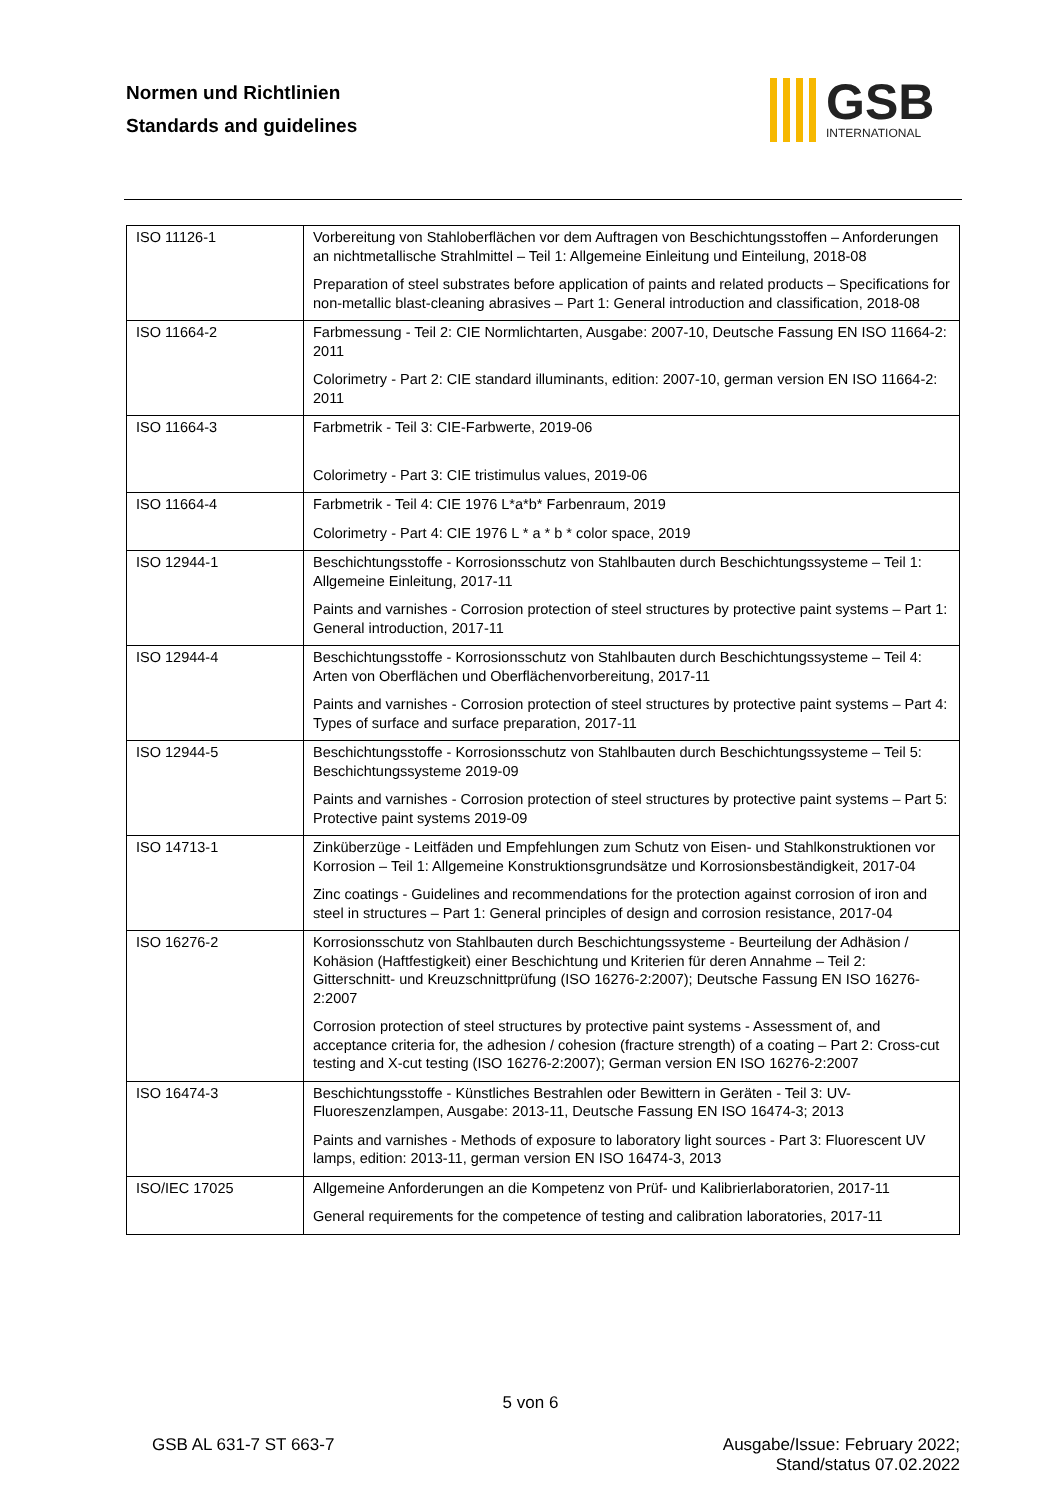Normen und Richtlinien
Standards and guidelines
GSB
INTERNATIONAL
| ISO 11126-1 | Vorbereitung von Stahloberflächen vor dem Auftragen von Beschichtungsstoffen – Anforderungen an nichtmetallische Strahlmittel – Teil 1: Allgemeine Einleitung und Einteilung, 2018-08 Preparation of steel substrates before application of paints and related products – Specifications for non-metallic blast-cleaning abrasives – Part 1: General introduction and classification, 2018-08 |
| ISO 11664-2 | Farbmessung - Teil 2: CIE Normlichtarten, Ausgabe: 2007-10, Deutsche Fassung EN ISO 11664-2: 2011 Colorimetry - Part 2: CIE standard illuminants, edition: 2007-10, german version EN ISO 11664-2: 2011 |
| ISO 11664-3 | Farbmetrik - Teil 3: CIE-Farbwerte, 2019-06 Colorimetry - Part 3: CIE tristimulus values, 2019-06 |
| ISO 11664-4 | Farbmetrik - Teil 4: CIE 1976 L*a*b* Farbenraum, 2019 Colorimetry - Part 4: CIE 1976 L * a * b * color space, 2019 |
| ISO 12944-1 | Beschichtungsstoffe - Korrosionsschutz von Stahlbauten durch Beschichtungssysteme – Teil 1: Allgemeine Einleitung, 2017-11 Paints and varnishes - Corrosion protection of steel structures by protective paint systems – Part 1: General introduction, 2017-11 |
| ISO 12944-4 | Beschichtungsstoffe - Korrosionsschutz von Stahlbauten durch Beschichtungssysteme – Teil 4: Arten von Oberflächen und Oberflächenvorbereitung, 2017-11 Paints and varnishes - Corrosion protection of steel structures by protective paint systems – Part 4: Types of surface and surface preparation, 2017-11 |
| ISO 12944-5 | Beschichtungsstoffe - Korrosionsschutz von Stahlbauten durch Beschichtungssysteme – Teil 5: Beschichtungssysteme 2019-09 Paints and varnishes - Corrosion protection of steel structures by protective paint systems – Part 5: Protective paint systems 2019-09 |
| ISO 14713-1 | Zinküberzüge - Leitfäden und Empfehlungen zum Schutz von Eisen- und Stahlkonstruktionen vor Korrosion – Teil 1: Allgemeine Konstruktionsgrundsätze und Korrosionsbeständigkeit, 2017-04 Zinc coatings - Guidelines and recommendations for the protection against corrosion of iron and steel in structures – Part 1: General principles of design and corrosion resistance, 2017-04 |
| ISO 16276-2 | Korrosionsschutz von Stahlbauten durch Beschichtungssysteme - Beurteilung der Adhäsion / Kohäsion (Haftfestigkeit) einer Beschichtung und Kriterien für deren Annahme – Teil 2: Gitterschnitt- und Kreuzschnittprüfung (ISO 16276-2:2007); Deutsche Fassung EN ISO 16276-2:2007 Corrosion protection of steel structures by protective paint systems - Assessment of, and acceptance criteria for, the adhesion / cohesion (fracture strength) of a coating – Part 2: Cross-cut testing and X-cut testing (ISO 16276-2:2007); German version EN ISO 16276-2:2007 |
| ISO 16474-3 | Beschichtungsstoffe - Künstliches Bestrahlen oder Bewittern in Geräten - Teil 3: UV-Fluoreszenzlampen, Ausgabe: 2013-11, Deutsche Fassung EN ISO 16474-3; 2013 Paints and varnishes - Methods of exposure to laboratory light sources - Part 3: Fluorescent UV lamps, edition: 2013-11, german version EN ISO 16474-3, 2013 |
| ISO/IEC 17025 | Allgemeine Anforderungen an die Kompetenz von Prüf- und Kalibrierlaboratorien, 2017-11 General requirements for the competence of testing and calibration laboratories, 2017-11 |
5 von 6
GSB AL 631-7 ST 663-7
Ausgabe/Issue: February 2022;
Stand/status 07.02.2022